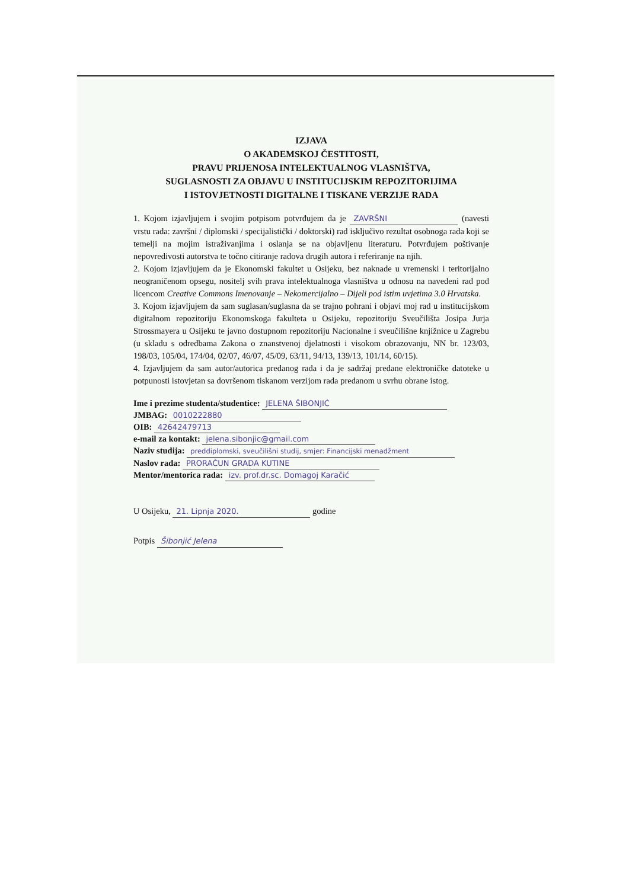IZJAVA
O AKADEMSKOJ ČESTITOSTI,
PRAVU PRIJENOSA INTELEKTUALNOG VLASNIŠTVA,
SUGLASNOSTI ZA OBJAVU U INSTITUCIJSKIM REPOZITORIJIMA
I ISTOVJETNOSTI DIGITALNE I TISKANE VERZIJE RADA
1. Kojom izjavljujem i svojim potpisom potvrđujem da je ZAVRŠNI (navesti vrstu rada: završni / diplomski / specijalistički / doktorski) rad isključivo rezultat osobnoga rada koji se temelji na mojim istraživanjima i oslanja se na objavljenu literaturu. Potvrđujem poštivanje nepovredivosti autorstva te točno citiranje radova drugih autora i referiranje na njih.
2. Kojom izjavljujem da je Ekonomski fakultet u Osijeku, bez naknade u vremenski i teritorijalno neograničenom opsegu, nositelj svih prava intelektualnoga vlasništva u odnosu na navedeni rad pod licencom Creative Commons Imenovanje – Nekomercijalno – Dijeli pod istim uvjetima 3.0 Hrvatska.
3. Kojom izjavljujem da sam suglasan/suglasna da se trajno pohrani i objavi moj rad u institucijskom digitalnom repozitoriju Ekonomskoga fakulteta u Osijeku, repozitoriju Sveučilišta Josipa Jurja Strossmayera u Osijeku te javno dostupnom repozitoriju Nacionalne i sveučilišne knjižnice u Zagrebu (u skladu s odredbama Zakona o znanstvenoj djelatnosti i visokom obrazovanju, NN br. 123/03, 198/03, 105/04, 174/04, 02/07, 46/07, 45/09, 63/11, 94/13, 139/13, 101/14, 60/15).
4. Izjavljujem da sam autor/autorica predanog rada i da je sadržaj predane elektroničke datoteke u potpunosti istovjetan sa dovršenom tiskanom verzijom rada predanom u svrhu obrane istog.
Ime i prezime studenta/studentice: JELENA ŠIBONJIĆ
JMBAG: 0010222880
OIB: 42642479713
e-mail za kontakt: jelena.sibonjic@gmail.com
Naziv studija: preddiplomski, sveučilišni studij, smjer: Financijski menadžment
Naslov rada: PRORAČUN GRADA KUTINE
Mentor/mentorica rada: izv. prof.dr.sc. Domagoj Karačić
U Osijeku, 21. Lipnja 2020. godine
Potpis Šibonjić Jelena